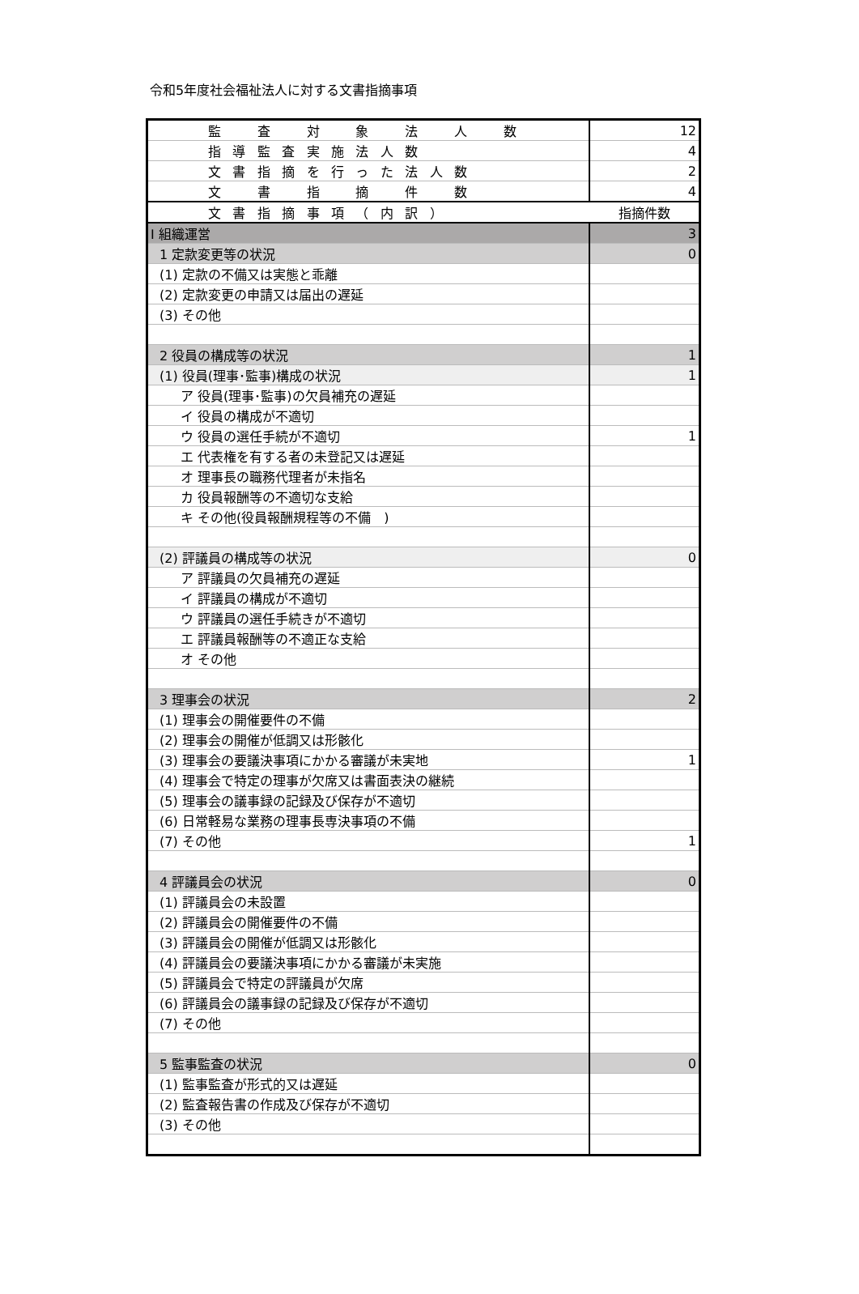令和5年度社会福祉法人に対する文書指摘事項
| 監 査 対 象 法 人 数 | 12 |
| 指導監査実施法人数 | 4 |
| 文書指摘を行った法人数 | 2 |
| 文 書 指 摘 件 数 | 4 |
| 文書指摘事項（内訳） | 指摘件数 |
| Ⅰ 組織運営 | 3 |
| 1 定款変更等の状況 | 0 |
| (1) 定款の不備又は実態と乖離 | |
| (2) 定款変更の申請又は届出の遅延 | |
| (3) その他 | |
| 2 役員の構成等の状況 | 1 |
| (1) 役員(理事･監事)構成の状況 | 1 |
| ア 役員(理事･監事)の欠員補充の遅延 | |
| イ 役員の構成が不適切 | |
| ウ 役員の選任手続が不適切 | 1 |
| エ 代表権を有する者の未登記又は遅延 | |
| オ 理事長の職務代理者が未指名 | |
| カ 役員報酬等の不適切な支給 | |
| キ その他(役員報酬規程等の不備 ) | |
| (2) 評議員の構成等の状況 | 0 |
| ア 評議員の欠員補充の遅延 | |
| イ 評議員の構成が不適切 | |
| ウ 評議員の選任手続きが不適切 | |
| エ 評議員報酬等の不適正な支給 | |
| オ その他 | |
| 3 理事会の状況 | 2 |
| (1) 理事会の開催要件の不備 | |
| (2) 理事会の開催が低調又は形骸化 | |
| (3) 理事会の要議決事項にかかる審議が未実地 | 1 |
| (4) 理事会で特定の理事が欠席又は書面表決の継続 | |
| (5) 理事会の議事録の記録及び保存が不適切 | |
| (6) 日常軽易な業務の理事長専決事項の不備 | |
| (7) その他 | 1 |
| 4 評議員会の状況 | 0 |
| (1) 評議員会の未設置 | |
| (2) 評議員会の開催要件の不備 | |
| (3) 評議員会の開催が低調又は形骸化 | |
| (4) 評議員会の要議決事項にかかる審議が未実施 | |
| (5) 評議員会で特定の評議員が欠席 | |
| (6) 評議員会の議事録の記録及び保存が不適切 | |
| (7) その他 | |
| 5 監事監査の状況 | 0 |
| (1) 監事監査が形式的又は遅延 | |
| (2) 監査報告書の作成及び保存が不適切 | |
| (3) その他 | |